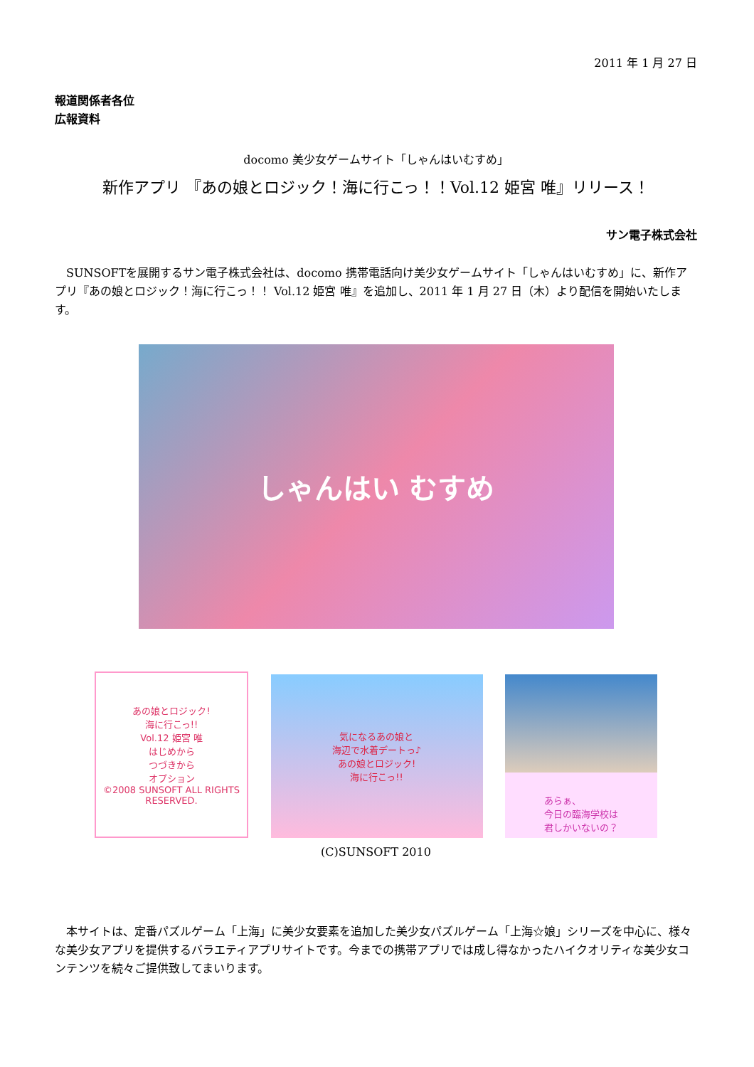2011 年 1 月 27 日
報道関係者各位
広報資料
docomo 美少女ゲームサイト「しゃんはいむすめ」
新作アプリ 『あの娘とロジック！海に行こっ！！Vol.12 姫宮 唯』リリース！
サン電子株式会社
SUNSOFTを展開するサン電子株式会社は、docomo 携帯電話向け美少女ゲームサイト「しゃんはいむすめ」に、新作アプリ『あの娘とロジック！海に行こっ！！ Vol.12 姫宮 唯』を追加し、2011 年 1 月 27 日（木）より配信を開始いたします。
しゃんはい むすめ
あの娘とロジック!
海に行こっ!!
Vol.12 姫宮 唯
はじめから
つづきから
オプション
©2008 SUNSOFT ALL RIGHTS RESERVED.
気になるあの娘と
海辺で水着デートっ♪
あの娘とロジック!
海に行こっ!!
あらぁ、
今日の臨海学校は
君しかいないの？
(C)SUNSOFT 2010
本サイトは、定番パズルゲーム「上海」に美少女要素を追加した美少女パズルゲーム「上海☆娘」シリーズを中心に、様々な美少女アプリを提供するバラエティアプリサイトです。今までの携帯アプリでは成し得なかったハイクオリティな美少女コンテンツを続々ご提供致してまいります。